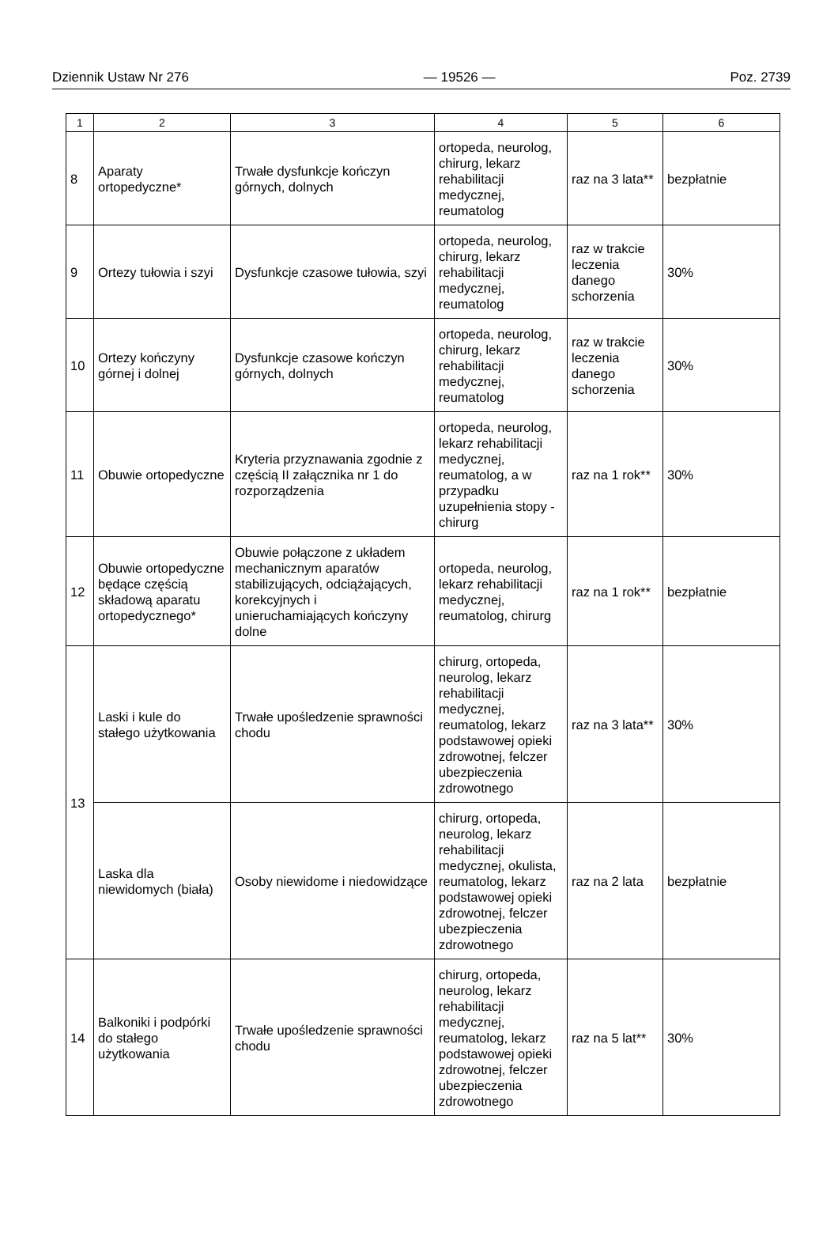Dziennik Ustaw Nr 276 — 19526 — Poz. 2739
| 1 | 2 | 3 | 4 | 5 | 6 |
| --- | --- | --- | --- | --- | --- |
| 8 | Aparaty ortopedyczne* | Trwałe dysfunkcje kończyn górnych, dolnych | ortopeda, neurolog, chirurg, lekarz rehabilitacji medycznej, reumatolog | raz na 3 lata** | bezpłatnie |
| 9 | Ortezy tułowia i szyi | Dysfunkcje czasowe tułowia, szyi | ortopeda, neurolog, chirurg, lekarz rehabilitacji medycznej, reumatolog | raz w trakcie leczenia danego schorzenia | 30% |
| 10 | Ortezy kończyny górnej i dolnej | Dysfunkcje czasowe kończyn górnych, dolnych | ortopeda, neurolog, chirurg, lekarz rehabilitacji medycznej, reumatolog | raz w trakcie leczenia danego schorzenia | 30% |
| 11 | Obuwie ortopedyczne | Kryteria przyznawania zgodnie z częścią II załącznika nr 1 do rozporządzenia | ortopeda, neurolog, lekarz rehabilitacji medycznej, reumatolog, a w przypadku uzupełnienia stopy - chirurg | raz na 1 rok** | 30% |
| 12 | Obuwie ortopedyczne będące częścią składową aparatu ortopedycznego* | Obuwie połączone z układem mechanicznym aparatów stabilizujących, odciążających, korekcyjnych i unieruchamiających kończyny dolne | ortopeda, neurolog, lekarz rehabilitacji medycznej, reumatolog, chirurg | raz na 1 rok** | bezpłatnie |
| 13 | Laski i kule do stałego użytkowania | Trwałe upośledzenie sprawności chodu | chirurg, ortopeda, neurolog, lekarz rehabilitacji medycznej, reumatolog, lekarz podstawowej opieki zdrowotnej, felczer ubezpieczenia zdrowotnego | raz na 3 lata** | 30% |
| | Laska dla niewidomych (biała) | Osoby niewidome i niedowidzące | chirurg, ortopeda, neurolog, lekarz rehabilitacji medycznej, okulista, reumatolog, lekarz podstawowej opieki zdrowotnej, felczer ubezpieczenia zdrowotnego | raz na 2 lata | bezpłatnie |
| 14 | Balkoniki i podpórki do stałego użytkowania | Trwałe upośledzenie sprawności chodu | chirurg, ortopeda, neurolog, lekarz rehabilitacji medycznej, reumatolog, lekarz podstawowej opieki zdrowotnej, felczer ubezpieczenia zdrowotnego | raz na 5 lat** | 30% |